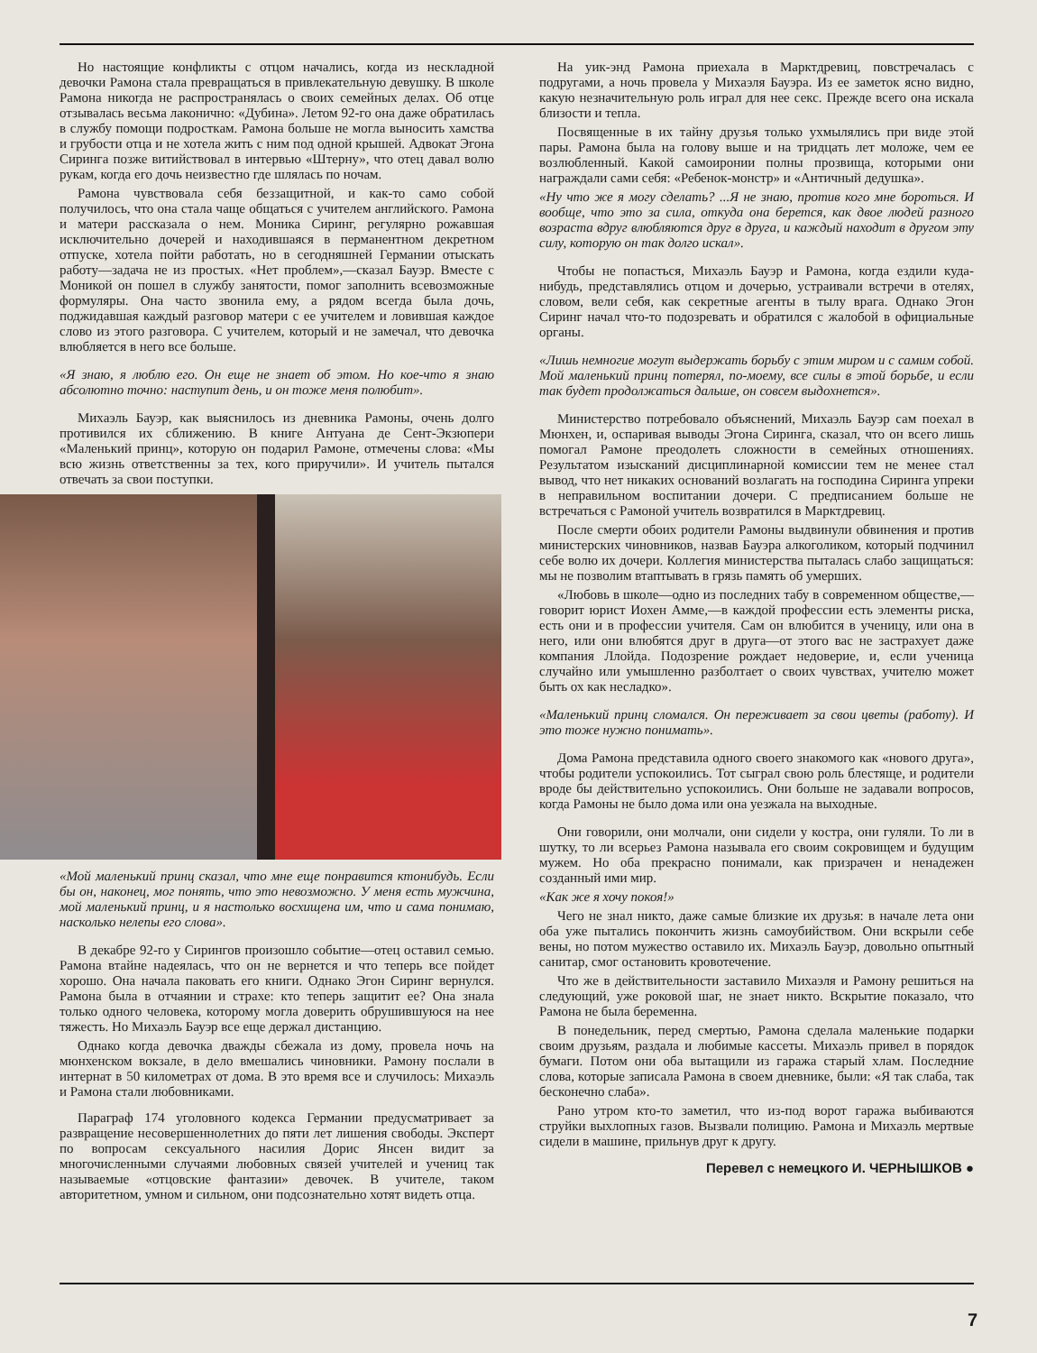Но настоящие конфликты с отцом начались, когда из нескладной девочки Рамона стала превращаться в привлекательную девушку. В школе Рамона никогда не распространялась о своих семейных делах. Об отце отзывалась весьма лаконично: «Дубина». Летом 92-го она даже обратилась в службу помощи подросткам. Рамона больше не могла выносить хамства и грубости отца и не хотела жить с ним под одной крышей. Адвокат Эгона Сиринга позже витийствовал в интервью «Штерну», что отец давал волю рукам, когда его дочь неизвестно где шлялась по ночам.
Рамона чувствовала себя беззащитной, и как-то само собой получилось, что она стала чаще общаться с учителем английского. Рамона и матери рассказала о нем. Моника Сиринг, регулярно рожавшая исключительно дочерей и находившаяся в перманентном декретном отпуске, хотела пойти работать, но в сегодняшней Германии отыскать работу—задача не из простых. «Нет проблем»,—сказал Бауэр. Вместе с Моникой он пошел в службу занятости, помог заполнить всевозможные формуляры. Она часто звонила ему, а рядом всегда была дочь, поджидавшая каждый разговор матери с ее учителем и ловившая каждое слово из этого разговора. С учителем, который и не замечал, что девочка влюбляется в него все больше.
«Я знаю, я люблю его. Он еще не знает об этом. Но кое-что я знаю абсолютно точно: наступит день, и он тоже меня полюбит».
Михаэль Бауэр, как выяснилось из дневника Рамоны, очень долго противился их сближению. В книге Антуана де Сент-Экзюпери «Маленький принц», которую он подарил Рамоне, отмечены слова: «Мы всю жизнь ответственны за тех, кого приручили». И учитель пытался отвечать за свои поступки.
«Мой маленький принц сказал, что мне еще понравится ктонибудь. Если бы он, наконец, мог понять, что это невозможно. У меня есть мужчина, мой маленький принц, и я настолько восхищена им, что и сама понимаю, насколько нелепы его слова».
В декабре 92-го у Сирингов произошло событие—отец оставил семью. Рамона втайне надеялась, что он не вернется и что теперь все пойдет хорошо. Она начала паковать его книги. Однако Эгон Сиринг вернулся. Рамона была в отчаянии и страхе: кто теперь защитит ее? Она знала только одного человека, которому могла доверить обрушившуюся на нее тяжесть. Но Михаэль Бауэр все еще держал дистанцию.
Однако когда девочка дважды сбежала из дому, провела ночь на мюнхенском вокзале, в дело вмешались чиновники. Рамону послали в интернат в 50 километрах от дома. В это время все и случилось: Михаэль и Рамона стали любовниками.
Параграф 174 уголовного кодекса Германии предусматривает за развращение несовершеннолетних до пяти лет лишения свободы. Эксперт по вопросам сексуального насилия Дорис Янсен видит за многочисленными случаями любовных связей учителей и учениц так называемые «отцовские фантазии» девочек. В учителе, таком авторитетном, умном и сильном, они подсознательно хотят видеть отца.
На уик-энд Рамона приехала в Марктдревиц, повстречалась с подругами, а ночь провела у Михаэля Бауэра. Из ее заметок ясно видно, какую незначительную роль играл для нее секс. Прежде всего она искала близости и тепла.
Посвященные в их тайну друзья только ухмылялись при виде этой пары. Рамона была на голову выше и на тридцать лет моложе, чем ее возлюбленный. Какой самоиронии полны прозвища, которыми они награждали сами себя: «Ребенок-монстр» и «Античный дедушка».
«Ну что же я могу сделать? ...Я не знаю, против кого мне бороться. И вообще, что это за сила, откуда она берется, как двое людей разного возраста вдруг влюбляются друг в друга, и каждый находит в другом эту силу, которую он так долго искал».
Чтобы не попасться, Михаэль Бауэр и Рамона, когда ездили куда-нибудь, представлялись отцом и дочерью, устраивали встречи в отелях, словом, вели себя, как секретные агенты в тылу врага. Однако Эгон Сиринг начал что-то подозревать и обратился с жалобой в официальные органы.
«Лишь немногие могут выдержать борьбу с этим миром и с самим собой. Мой маленький принц потерял, по-моему, все силы в этой борьбе, и если так будет продолжаться дальше, он совсем выдохнется».
Министерство потребовало объяснений, Михаэль Бауэр сам поехал в Мюнхен, и, оспаривая выводы Эгона Сиринга, сказал, что он всего лишь помогал Рамоне преодолеть сложности в семейных отношениях. Результатом изысканий дисциплинарной комиссии тем не менее стал вывод, что нет никаких оснований возлагать на господина Сиринга упреки в неправильном воспитании дочери. С предписанием больше не встречаться с Рамоной учитель возвратился в Марктдревиц.
После смерти обоих родители Рамоны выдвинули обвинения и против министерских чиновников, назвав Бауэра алкоголиком, который подчинил себе волю их дочери. Коллегия министерства пыталась слабо защищаться: мы не позволим втаптывать в грязь память об умерших.
«Любовь в школе—одно из последних табу в современном обществе,—говорит юрист Иохен Амме,—в каждой профессии есть элементы риска, есть они и в профессии учителя. Сам он влюбится в ученицу, или она в него, или они влюбятся друг в друга—от этого вас не застрахует даже компания Ллойда. Подозрение рождает недоверие, и, если ученица случайно или умышленно разболтает о своих чувствах, учителю может быть ох как несладко».
«Маленький принц сломался. Он переживает за свои цветы (работу). И это тоже нужно понимать».
Дома Рамона представила одного своего знакомого как «нового друга», чтобы родители успокоились. Тот сыграл свою роль блестяще, и родители вроде бы действительно успокоились. Они больше не задавали вопросов, когда Рамоны не было дома или она уезжала на выходные.
Они говорили, они молчали, они сидели у костра, они гуляли. То ли в шутку, то ли всерьез Рамона называла его своим сокровищем и будущим мужем. Но оба прекрасно понимали, как призрачен и ненадежен созданный ими мир.
«Как же я хочу покоя!»
Чего не знал никто, даже самые близкие их друзья: в начале лета они оба уже пытались покончить жизнь самоубийством. Они вскрыли себе вены, но потом мужество оставило их. Михаэль Бауэр, довольно опытный санитар, смог остановить кровотечение.
Что же в действительности заставило Михаэля и Рамону решиться на следующий, уже роковой шаг, не знает никто. Вскрытие показало, что Рамона не была беременна.
В понедельник, перед смертью, Рамона сделала маленькие подарки своим друзьям, раздала и любимые кассеты. Михаэль привел в порядок бумаги. Потом они оба вытащили из гаража старый хлам. Последние слова, которые записала Рамона в своем дневнике, были: «Я так слаба, так бесконечно слаба».
Рано утром кто-то заметил, что из-под ворот гаража выбиваются струйки выхлопных газов. Вызвали полицию. Рамона и Михаэль мертвые сидели в машине, прильнув друг к другу.
Перевел с немецкого И. ЧЕРНЫШКОВ ●
7